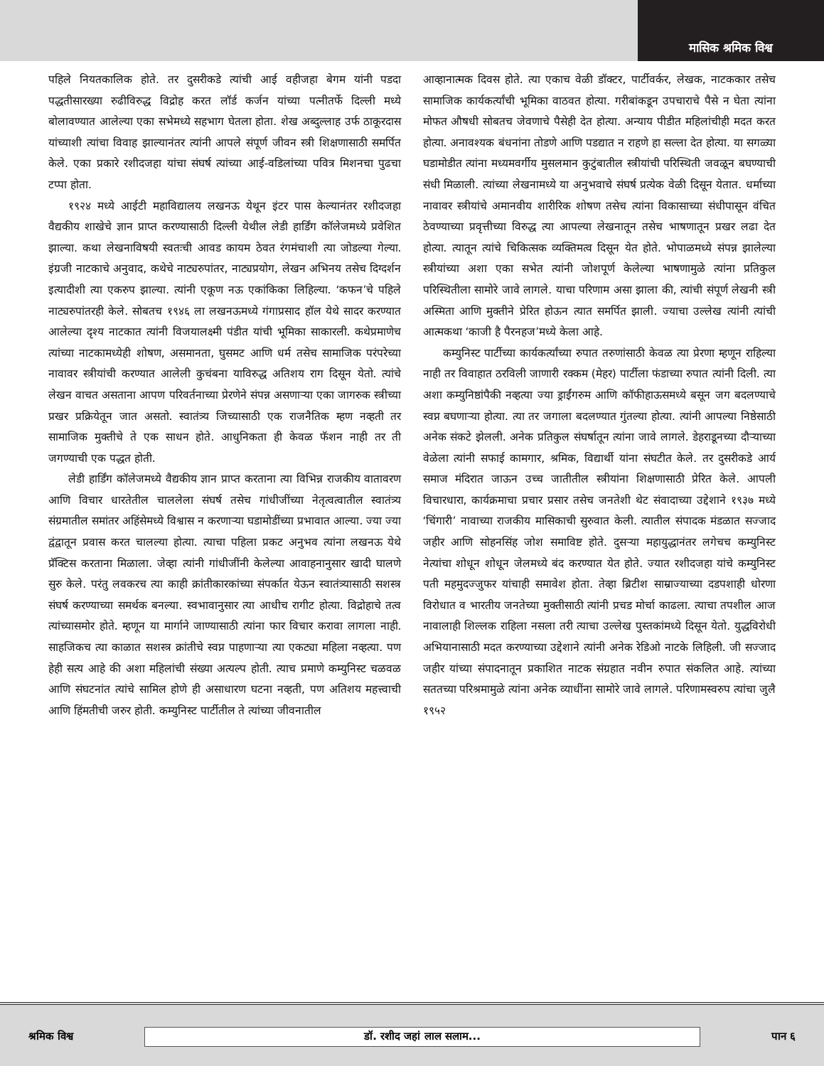मासिक श्रमिक विश्व
पहिले नियतकालिक होते. तर दुसरीकडे त्यांची आई वहीजहा बेगम यांनी पडदा पद्धतीसारख्या रुढीविरुद्ध विद्रोह करत लॉर्ड कर्जन यांच्या पत्नीतर्फे दिल्ली मध्ये बोलावण्यात आलेल्या एका सभेमध्ये सहभाग घेतला होता. शेख अब्दुल्लाह उर्फ ठाकूरदास यांच्याशी त्यांचा विवाह झाल्यानंतर त्यांनी आपले संपूर्ण जीवन स्त्री शिक्षणासाठी समर्पित केले. एका प्रकारे रशीदजहा यांचा संघर्ष त्यांच्या आई-वडिलांच्या पवित्र मिशनचा पुढचा टप्पा होता.
१९२४ मध्ये आईटी महाविद्यालय लखनऊ येथून इंटर पास केल्यानंतर रशीदजहा वैद्यकीय शाखेचे ज्ञान प्राप्त करण्यासाठी दिल्ली येथील लेडी हार्डिंग कॉलेजमध्ये प्रवेशित झाल्या. कथा लेखनाविषयी स्वतःची आवड कायम ठेवत रंगमंचाशी त्या जोडल्या गेल्या. इंग्रजी नाटकाचे अनुवाद, कथेचे नाट्यरुपांतर, नाट्यप्रयोग, लेखन अभिनय तसेच दिग्दर्शन इत्यादीशी त्या एकरुप झाल्या. त्यांनी एकूण नऊ एकांकिका लिहिल्या. ‘कफन’चे पहिले नाट्यरुपांतरही केले. सोबतच १९४६ ला लखनऊमध्ये गंगाप्रसाद हॉल येथे सादर करण्यात आलेल्या दृश्य नाटकात त्यांनी विजयालक्ष्मी पंडीत यांची भूमिका साकारली. कथेप्रमाणेच त्यांच्या नाटकामध्येही शोषण, असमानता, घुसमट आणि धर्म तसेच सामाजिक परंपरेच्या नावावर स्त्रीयांची करण्यात आलेली कुचंबना याविरुद्ध अतिशय राग दिसून येतो. त्यांचे लेखन वाचत असताना आपण परिवर्तनाच्या प्रेरणेने संपन्न असणाऱ्या एका जागरुक स्त्रीच्या प्रखर प्रक्रियेतून जात असतो. स्वातंत्र्य जिच्यासाठी एक राजनैतिक म्हण नव्हती तर सामाजिक मुक्तीचे ते एक साधन होते. आधुनिकता ही केवळ फॅशन नाही तर ती जगण्याची एक पद्धत होती.
लेडी हार्डिंग कॉलेजमध्ये वैद्यकीय ज्ञान प्राप्त करताना त्या विभिन्न राजकीय वातावरण आणि विचार धारतेतील चाललेला संघर्ष तसेच गांधीजींच्या नेतृत्वत्वातील स्वातंत्र्य संग्रमातील समांतर अहिंसेमध्ये विश्वास न करणाऱ्या घडामोडींच्या प्रभावात आल्या. ज्या ज्या द्वंद्वातून प्रवास करत चालल्या होत्या. त्याचा पहिला प्रकट अनुभव त्यांना लखनऊ येथे प्रॅक्टिस करताना मिळाला. जेव्हा त्यांनी गांधीजींनी केलेल्या आवाहनानुसार खादी घालणे सुरु केले. परंतु लवकरच त्या काही क्रांतीकारकांच्या संपर्कात येऊन स्वातंत्र्यासाठी सशस्त्र संघर्ष करण्याच्या समर्थक बनल्या. स्वभावानुसार त्या आधीच रागीट होत्या. विद्रोहाचे तत्व त्यांच्यासमोर होते. म्हणून या मार्गाने जाण्यासाठी त्यांना फार विचार करावा लागला नाही. साहजिकच त्या काळात सशस्त्र क्रांतीचे स्वप्न पाहणाऱ्या त्या एकट्या महिला नव्हत्या. पण हेही सत्य आहे की अशा महिलांची संख्या अत्यल्प होती. त्याच प्रमाणे कम्युनिस्ट चळवळ आणि संघटनांत त्यांचे सामिल होणे ही असाधारण घटना नव्हती, पण अतिशय महत्त्वाची आणि हिंमतीची जरुर होती. कम्युनिस्ट पार्टीतील ते त्यांच्या जीवनातील
आव्हानात्मक दिवस होते. त्या एकाच वेळी डॉक्टर, पार्टीवर्कर, लेखक, नाटककार तसेच सामाजिक कार्यकर्त्यांची भूमिका वाठवत होत्या. गरीबांकडून उपचाराचे पैसे न घेता त्यांना मोफत औषधी सोबतच जेवणाचे पैसेही देत होत्या. अन्याय पीडीत महिलांचीही मदत करत होत्या. अनावश्यक बंधनांना तोडणे आणि पडद्यात न राहणे हा सल्ला देत होत्या. या सगळ्या घडामोडीत त्यांना मध्यमवर्गीय मुसलमान कुटुंबातील स्त्रीयांची परिस्थिती जवळून बघण्याची संधी मिळाली. त्यांच्या लेखनामध्ये या अनुभवाचे संघर्ष प्रत्येक वेळी दिसून येतात. धर्माच्या नावावर स्त्रीयांचे अमानवीय शारीरिक शोषण तसेच त्यांना विकासाच्या संधीपासून वंचित ठेवण्याच्या प्रवृत्तीच्या विरुद्ध त्या आपल्या लेखनातून तसेच भाषणातून प्रखर लढा देत होत्या. त्यातून त्यांचे चिकित्सक व्यक्तिमत्व दिसून येत होते. भोपाळमध्ये संपन्न झालेल्या स्त्रीयांच्या अशा एका सभेत त्यांनी जोशपूर्ण केलेल्या भाषणामुळे त्यांना प्रतिकुल परिस्थितीला सामोरे जावे लागले. याचा परिणाम असा झाला की, त्यांची संपूर्ण लेखनी स्त्री अस्मिता आणि मुक्तीने प्रेरित होऊन त्यात समर्पित झाली. ज्याचा उल्लेख त्यांनी त्यांची आत्मकथा ‘काजी है पैरनहज’मध्ये केला आहे.
कम्युनिस्ट पार्टीच्या कार्यकर्त्यांच्या रुपात तरुणांसाठी केवळ त्या प्रेरणा म्हणून राहिल्या नाही तर विवाहात ठरविली जाणारी रक्कम (मेहर) पार्टीला फंडाच्या रुपात त्यांनी दिली. त्या अशा कम्युनिष्ठांपैकी नव्हत्या ज्या ड्राईंगरुम आणि कॉफीहाऊसमध्ये बसून जग बदलण्याचे स्वप्न बघणाऱ्या होत्या. त्या तर जगाला बदलण्यात गुंतल्या होत्या. त्यांनी आपल्या निष्ठेसाठी अनेक संकटे झेलली. अनेक प्रतिकुल संघर्षातून त्यांना जावे लागले. डेहराडूनच्या दौऱ्याच्या वेळेला त्यांनी सफाई कामगार, श्रमिक, विद्यार्थी यांना संघटीत केले. तर दुसरीकडे आर्य समाज मंदिरात जाऊन उच्च जातीतील स्त्रीयांना शिक्षणासाठी प्रेरित केले. आपली विचारधारा, कार्यक्रमाचा प्रचार प्रसार तसेच जनतेशी थेट संवादाच्या उद्देशाने १९३७ मध्ये ‘चिंगारी’ नावाच्या राजकीय मासिकाची सुरुवात केली. त्यातील संपादक मंडळात सज्जाद जहीर आणि सोहनसिंह जोश समाविष्ट होते. दुसऱ्या महायुद्धानंतर लगेचच कम्युनिस्ट नेत्यांचा शोधून शोधून जेलमध्ये बंद करण्यात येत होते. ज्यात रशीदजहा यांचे कम्युनिस्ट पती महमुदज्जुफर यांचाही समावेश होता. तेव्हा ब्रिटीश साम्राज्याच्या दडपशाही धोरणा विरोधात व भारतीय जनतेच्या मुक्तीसाठी त्यांनी प्रचड मोर्चा काढला. त्याचा तपशील आज नावालाही शिल्लक राहिला नसला तरी त्याचा उल्लेख पुस्तकांमध्ये दिसून येतो. युद्धविरोधी अभियानासाठी मदत करण्याच्या उद्देशाने त्यांनी अनेक रेडिओ नाटके लिहिली. जी सज्जाद जहीर यांच्या संपादनातून प्रकाशित नाटक संग्रहात नवीन रुपात संकलित आहे. त्यांच्या सततच्या परिश्रमामुळे त्यांना अनेक व्याधींना सामोरे जावे लागले. परिणामस्वरुप त्यांचा जुलै १९५२
श्रमिक विश्व
डॉ. रशीद जहां लाल सलाम...
पान ६